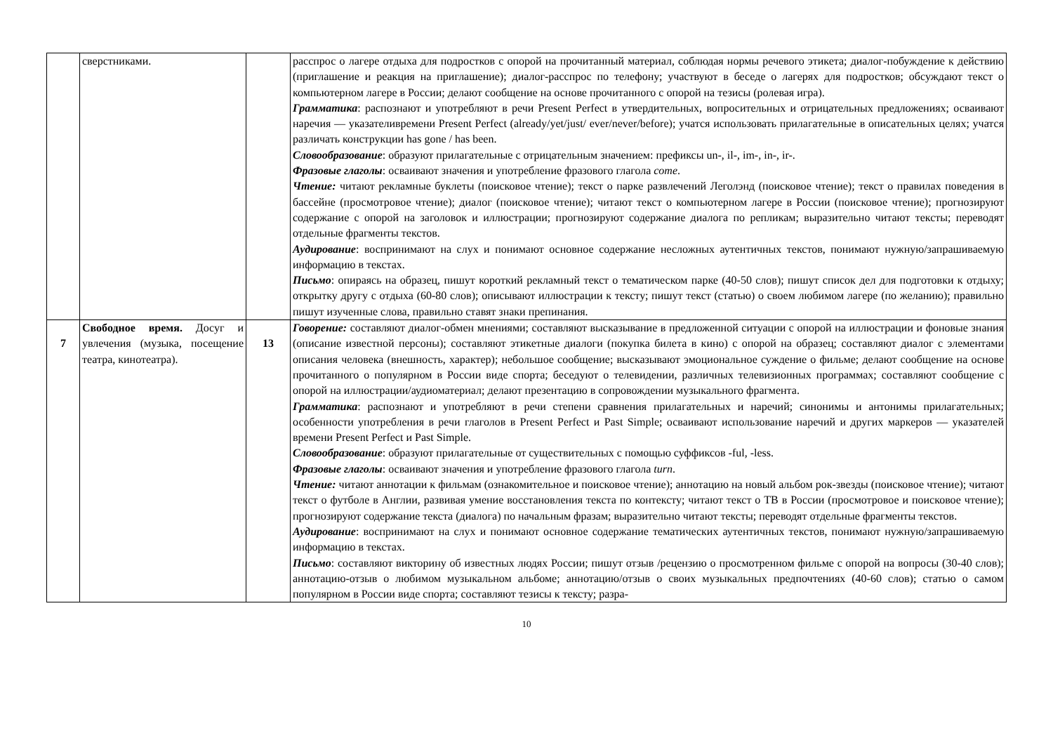| | сверстниками. | | расспрос о лагере отдыха для подростков с опорой на прочитанный материал, соблюдая нормы речевого этикета; диалог-побуждение к действию (приглашение и реакция на приглашение); диалог-расспрос по телефону; участвуют в беседе о лагерях для подростков; обсуждают текст о компьютерном лагере в России; делают сообщение на основе прочитанного с опорой на тезисы (ролевая игра). Грамматика : распознают и употребляют в речи Present Perfect в утвердительных, вопросительных и отрицательных предложениях; осваивают наречия — указателивремени Present Perfect (already/yet/just/ ever/never/before); учатся использовать прилагательные в описательных целях; учатся различать конструкции has gone / has been. Словообразование : образуют прилагательные с отрицательным значением: префиксы un-, il-, im-, in-, ir-. Фразовые глаголы : осваивают значения и употребление фразового глагола come . Чтение: читают рекламные буклеты (поисковое чтение); текст о парке развлечений Леголэнд (поисковое чтение); текст о правилах поведения в бассейне (просмотровое чтение); диалог (поисковое чтение); читают текст о компьютерном лагере в России (поисковое чтение); прогнозируют содержание с опорой на заголовок и иллюстрации; прогнозируют содержание диалога по репликам; выразительно читают тексты; переводят отдельные фрагменты текстов. Аудирование : воспринимают на слух и понимают основное содержание несложных аутентичных текстов, понимают нужную/запрашиваемую информацию в текстах. Письмо : опираясь на образец, пишут короткий рекламный текст о тематическом парке (40-50 слов); пишут список дел для подготовки к отдыху; открытку другу с отдыха (60-80 слов); описывают иллюстрации к тексту; пишут текст (статью) о своем любимом лагере (по желанию); правильно пишут изученные слова, правильно ставят знаки препинания. |
| 7 | Свободное время. Досуг и увлечения (музыка, посещение театра, кинотеатра). | 13 | Говорение: составляют диалог-обмен мнениями; составляют высказывание в предложенной ситуации с опорой на иллюстрации и фоновые знания (описание известной персоны); составляют этикетные диалоги (покупка билета в кино) с опорой на образец; составляют диалог с элементами описания человека (внешность, характер); небольшое сообщение; высказывают эмоциональное суждение о фильме; делают сообщение на основе прочитанного о популярном в России виде спорта; беседуют о телевидении, различных телевизионных программах; составляют сообщение с опорой на иллюстрации/аудиоматериал; делают презентацию в сопровождении музыкального фрагмента. Грамматика : распознают и употребляют в речи степени сравнения прилагательных и наречий; синонимы и антонимы прилагательных; особенности употребления в речи глаголов в Present Perfect и Past Simple; осваивают использование наречий и других маркеров — указателей времени Present Perfect и Past Simple. Словообразование : образуют прилагательные от существительных с помощью суффиксов -ful, -less. Фразовые глаголы : осваивают значения и употребление фразового глагола turn . Чтение: читают аннотации к фильмам (ознакомительное и поисковое чтение); аннотацию на новый альбом рок-звезды (поисковое чтение); читают текст о футболе в Англии, развивая умение восстановления текста по контексту; читают текст о ТВ в России (просмотровое и поисковое чтение); прогнозируют содержание текста (диалога) по начальным фразам; выразительно читают тексты; переводят отдельные фрагменты текстов. Аудирование : воспринимают на слух и понимают основное содержание тематических аутентичных текстов, понимают нужную/запрашиваемую информацию в текстах. Письмо : составляют викторину об известных людях России; пишут отзыв /рецензию о просмотренном фильме с опорой на вопросы (30-40 слов); аннотацию-отзыв о любимом музыкальном альбоме; аннотацию/отзыв о своих музыкальных предпочтениях (40-60 слов); статью о самом популярном в России виде спорта; составляют тезисы к тексту; разра- |
10